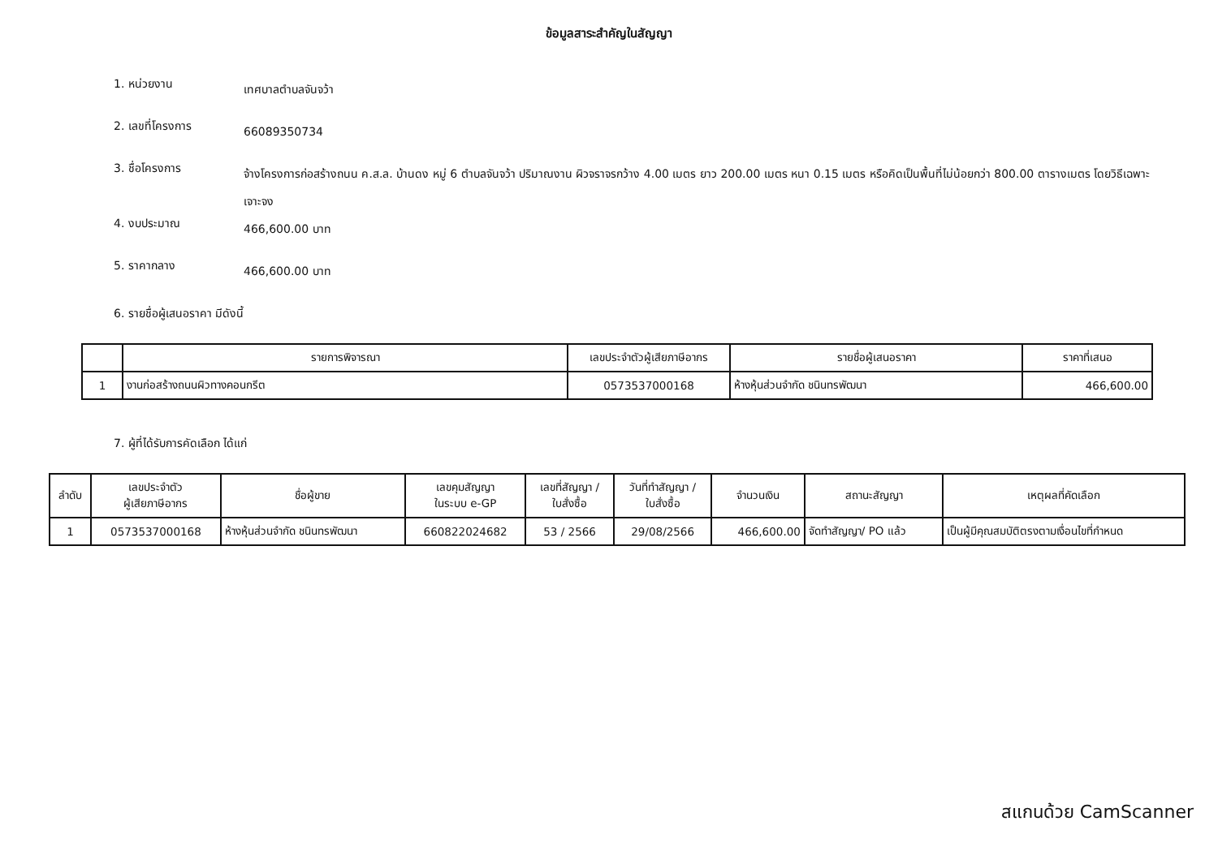ข้อมูลสาระสำคัญในสัญญา
1. หน่วยงาน
เทศบาลตำบลจันจว้า
2. เลขที่โครงการ
66089350734
3. ชื่อโครงการ
จ้างโครงการก่อสร้างถนน ค.ส.ล. บ้านดง หมู่ 6 ตำบลจันจว้า ปริมาณงาน ผิวจราจรกว้าง 4.00 เมตร ยาว 200.00 เมตร หนา 0.15 เมตร หรือคิดเป็นพื้นที่ไม่น้อยกว่า 800.00 ตารางเมตร โดยวิธีเฉพาะเจาะจง
4. งบประมาณ
466,600.00 บาท
5. ราคากลาง
466,600.00 บาท
6. รายชื่อผู้เสนอราคา มีดังนี้
| | รายการพิจารณา | เลขประจำตัวผู้เสียภาษีอากร | รายชื่อผู้เสนอราคา | ราคาที่เสนอ |
| --- | --- | --- | --- | --- |
| 1 | งานก่อสร้างถนนผิวทางคอนกรีต | 0573537000168 | ห้างหุ้นส่วนจำกัด ชนินทรพัฒนา | 466,600.00 |
7. ผู้ที่ได้รับการคัดเลือก ได้แก่
| ลำดับ | เลขประจำตัว ผู้เสียภาษีอากร | ชื่อผู้ขาย | เลขคุมสัญญา ในระบบ e-GP | เลขที่สัญญา / ใบสั่งซื้อ | วันที่ทำสัญญา / ใบสั่งซื้อ | จำนวนเงิน | สถานะสัญญา | เหตุผลที่คัดเลือก |
| --- | --- | --- | --- | --- | --- | --- | --- | --- |
| 1 | 0573537000168 | ห้างหุ้นส่วนจำกัด ชนินทรพัฒนา | 660822024682 | 53 / 2566 | 29/08/2566 | 466,600.00 | จัดทำสัญญา/ PO แล้ว | เป็นผู้มีคุณสมบัติตรงตามเงื่อนไขที่กำหนด |
สแกนด้วย CamScanner